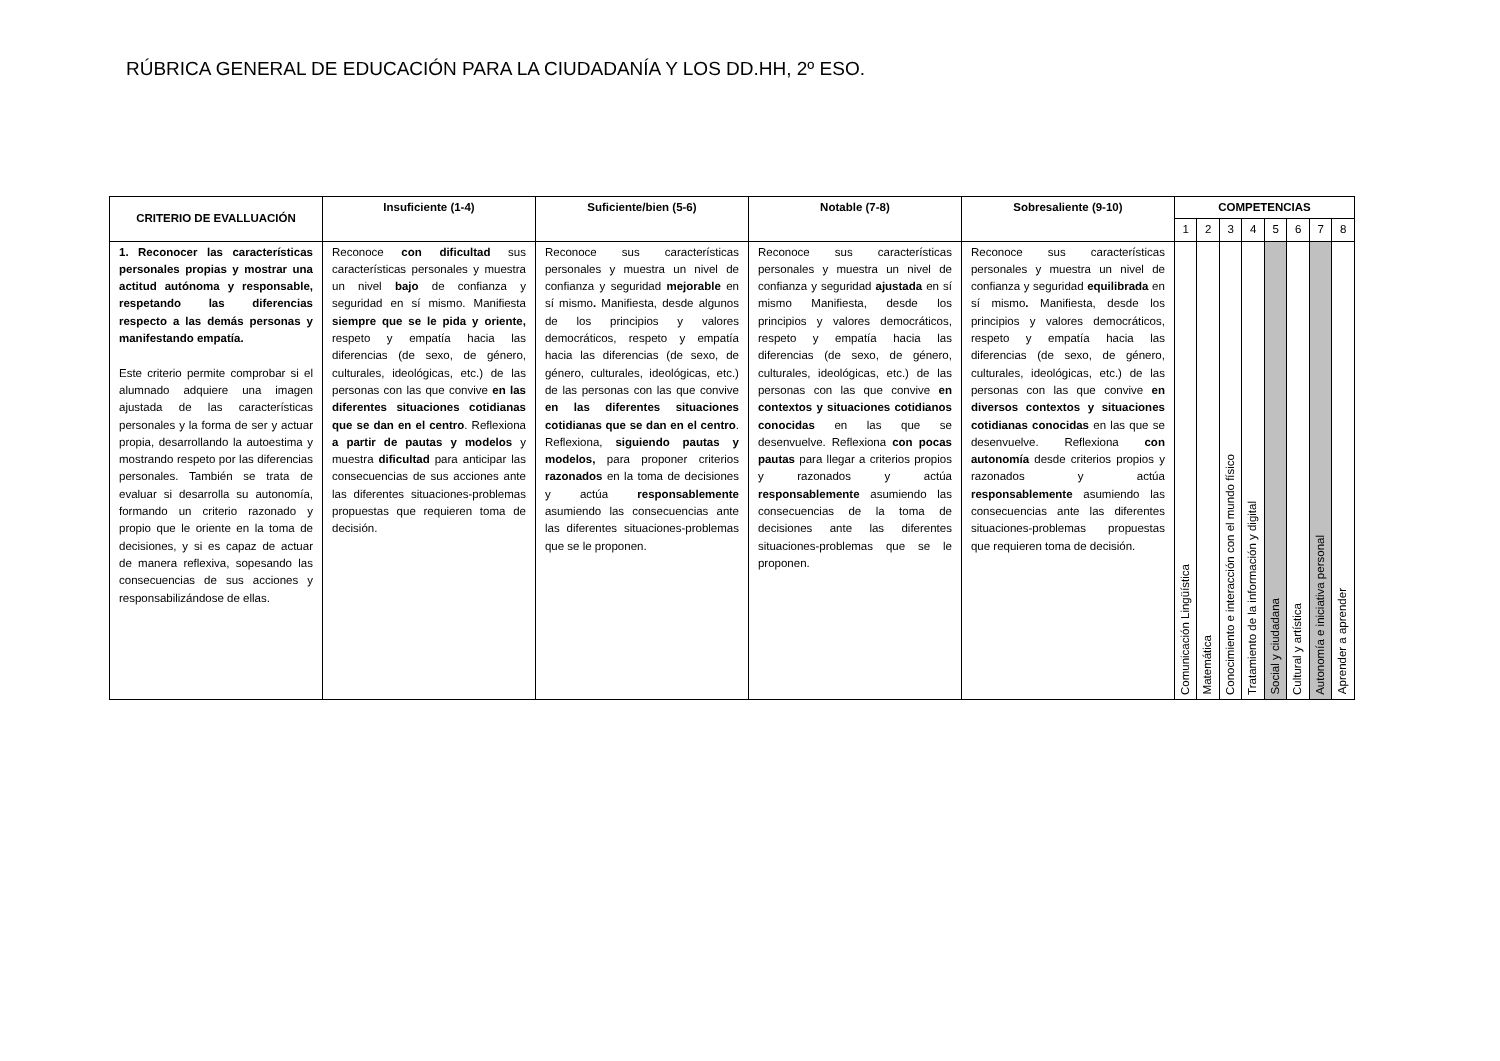RÚBRICA GENERAL DE EDUCACIÓN PARA LA CIUDADANÍA Y LOS DD.HH, 2º ESO.
| CRITERIO DE EVALLUACIÓN | Insuficiente (1-4) | Suficiente/bien (5-6) | Notable (7-8) | Sobresaliente (9-10) | COMPETENCIAS | | | | | | | |
| --- | --- | --- | --- | --- | --- | --- | --- | --- | --- | --- | --- | --- |
| | | | | | 1 | 2 | 3 | 4 | 5 | 6 | 7 | 8 |
| 1. Reconocer las características personales propias y mostrar una actitud autónoma y responsable, respetando las diferencias respecto a las demás personas y manifestando empatía. Este criterio permite comprobar si el alumnado adquiere una imagen ajustada de las características personales y la forma de ser y actuar propia, desarrollando la autoestima y mostrando respeto por las diferencias personales. También se trata de evaluar si desarrolla su autonomía, formando un criterio razonado y propio que le oriente en la toma de decisiones, y si es capaz de actuar de manera reflexiva, sopesando las consecuencias de sus acciones y responsabilizándose de ellas. | Reconoce con dificultad sus características personales y muestra un nivel bajo de confianza y seguridad en sí mismo. Manifiesta siempre que se le pida y oriente, respeto y empatía hacia las diferencias (de sexo, de género, culturales, ideológicas, etc.) de las personas con las que convive en las diferentes situaciones cotidianas que se dan en el centro . Reflexiona a partir de pautas y modelos y muestra dificultad para anticipar las consecuencias de sus acciones ante las diferentes situaciones-problemas propuestas que requieren toma de decisión. | Reconoce sus características personales y muestra un nivel de confianza y seguridad mejorable en sí mismo . Manifiesta, desde algunos de los principios y valores democráticos, respeto y empatía hacia las diferencias (de sexo, de género, culturales, ideológicas, etc.) de las personas con las que convive en las diferentes situaciones cotidianas que se dan en el centro . Reflexiona, siguiendo pautas y modelos, para proponer criterios razonados en la toma de decisiones y actúa responsablemente asumiendo las consecuencias ante las diferentes situaciones-problemas que se le proponen. | Reconoce sus características personales y muestra un nivel de confianza y seguridad ajustada en sí mismo Manifiesta, desde los principios y valores democráticos, respeto y empatía hacia las diferencias (de sexo, de género, culturales, ideológicas, etc.) de las personas con las que convive en contextos y situaciones cotidianos conocidas en las que se desenvuelve. Reflexiona con pocas pautas para llegar a criterios propios y razonados y actúa responsablemente asumiendo las consecuencias de la toma de decisiones ante las diferentes situaciones-problemas que se le proponen. | Reconoce sus características personales y muestra un nivel de confianza y seguridad equilibrada en sí mismo . Manifiesta, desde los principios y valores democráticos, respeto y empatía hacia las diferencias (de sexo, de género, culturales, ideológicas, etc.) de las personas con las que convive en diversos contextos y situaciones cotidianas conocidas en las que se desenvuelve. Reflexiona con autonomía desde criterios propios y razonados y actúa responsablemente asumiendo las consecuencias ante las diferentes situaciones-problemas propuestas que requieren toma de decisión. | Comunicación Lingüística | Matemática | Conocimiento e interacción con el mundo físico | Tratamiento de la información y digital | Social y ciudadana | Cultural y artística | Autonomía e iniciativa personal | Aprender a aprender |